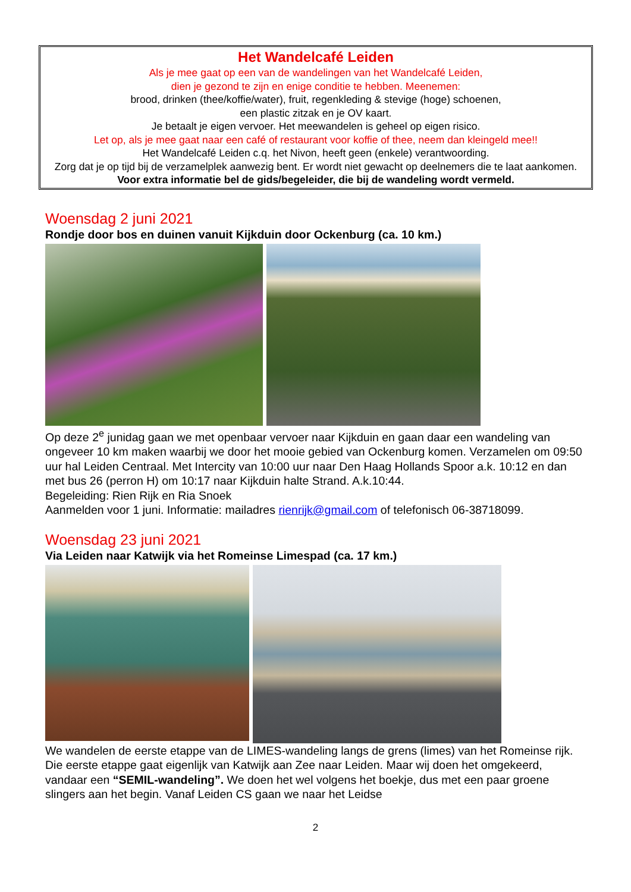Het Wandelcafé Leiden
Als je mee gaat op een van de wandelingen van het Wandelcafé Leiden,
dien je gezond te zijn en enige conditie te hebben. Meenemen:
brood, drinken (thee/koffie/water), fruit, regenkleding & stevige (hoge) schoenen,
een plastic zitzak en je OV kaart.
Je betaalt je eigen vervoer. Het meewandelen is geheel op eigen risico.
Let op, als je mee gaat naar een café of restaurant voor koffie of thee, neem dan kleingeld mee!!
Het Wandelcafé Leiden c.q. het Nivon, heeft geen (enkele) verantwoording.
Zorg dat je op tijd bij de verzamelplek aanwezig bent. Er wordt niet gewacht op deelnemers die te laat aankomen.
Voor extra informatie bel de gids/begeleider, die bij de wandeling wordt vermeld.
Woensdag 2 juni 2021
Rondje door bos en duinen vanuit Kijkduin door Ockenburg (ca. 10 km.)
Op deze 2<sup>e</sup> junidag gaan we met openbaar vervoer naar Kijkduin en gaan daar een wandeling van ongeveer 10 km maken waarbij we door het mooie gebied van Ockenburg komen. Verzamelen om 09:50 uur hal Leiden Centraal. Met Intercity van 10:00 uur naar Den Haag Hollands Spoor a.k. 10:12 en dan met bus 26 (perron H) om 10:17 naar Kijkduin halte Strand. A.k.10:44.
Begeleiding: Rien Rijk en Ria Snoek
Aanmelden voor 1 juni. Informatie: mailadres rienrijk@gmail.com of telefonisch 06-38718099.
Woensdag 23 juni 2021
Via Leiden naar Katwijk via het Romeinse Limespad (ca. 17 km.)
We wandelen de eerste etappe van de LIMES-wandeling langs de grens (limes) van het Romeinse rijk. Die eerste etappe gaat eigenlijk van Katwijk aan Zee naar Leiden. Maar wij doen het omgekeerd, vandaar een “SEMIL-wandeling”. We doen het wel volgens het boekje, dus met een paar groene slingers aan het begin. Vanaf Leiden CS gaan we naar het Leidse
2